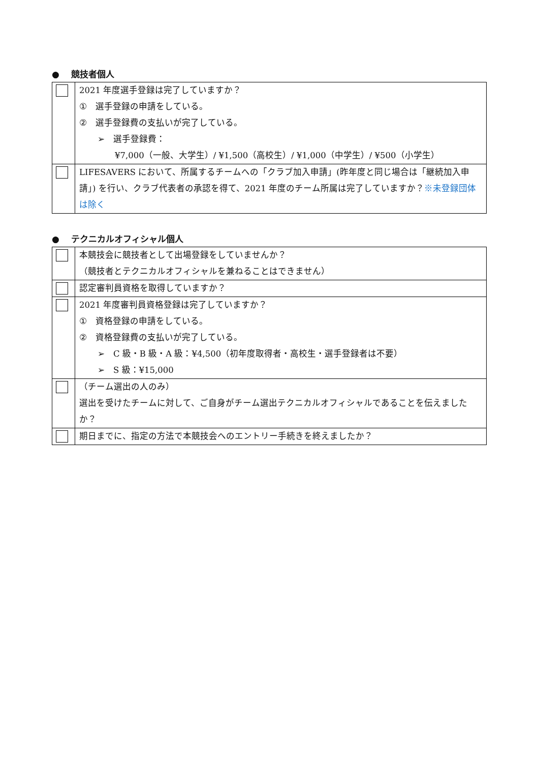● 競技者個人
| | 2021 年度選手登録は完了していますか？ ① 選手登録の申請をしている。 ② 選手登録費の支払いが完了している。 ➢ 選手登録費： ¥7,000（一般、大学生）/ ¥1,500（高校生）/ ¥1,000（中学生）/ ¥500（小学生） |
| | LIFESAVERS において、所属するチームへの「クラブ加入申請」(昨年度と同じ場合は「継続加入申請」) を行い、クラブ代表者の承認を得て、2021 年度のチーム所属は完了していますか？ ※未登録団体は除く |
● テクニカルオフィシャル個人
| | 本競技会に競技者として出場登録をしていませんか？ （競技者とテクニカルオフィシャルを兼ねることはできません） |
| | 認定審判員資格を取得していますか？ |
| | 2021 年度審判員資格登録は完了していますか？ ① 資格登録の申請をしている。 ② 資格登録費の支払いが完了している。 ➢ C 級・B 級・A 級：¥4,500（初年度取得者・高校生・選手登録者は不要） ➢ S 級：¥15,000 |
| | （チーム選出の人のみ） 選出を受けたチームに対して、ご自身がチーム選出テクニカルオフィシャルであることを伝えましたか？ |
| | 期日までに、指定の方法で本競技会へのエントリー手続きを終えましたか？ |